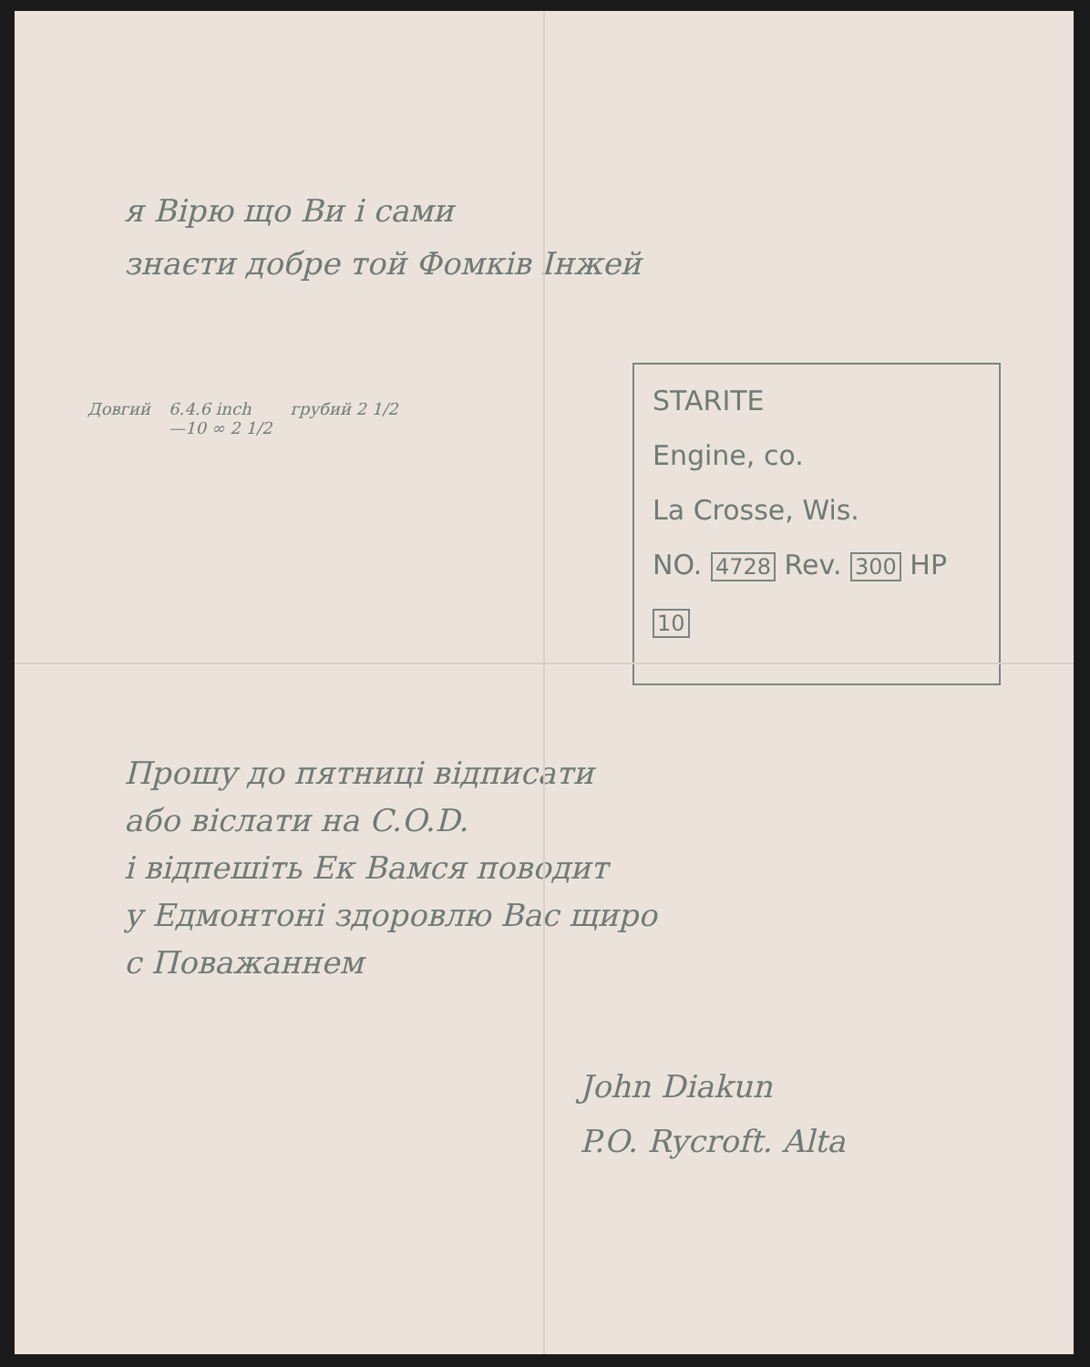я Вірю що Ви і сами
знаєти добре той Фомків Інжей
Довгий 6.4.6 inch
—10 ∞ 2 1/2
грубий 2 1/2
STARITE
Engine, co.
La Crosse, Wis.
NO. 4728 Rev. 300 HP 10
Прошу до пятниці відписати
або віслати на C.O.D.
і відпешіть Ек Вамся поводит
у Едмонтоні здоровлю Вас щиро
с Поважаннем
John Diakun
P.O. Rycroft. Alta